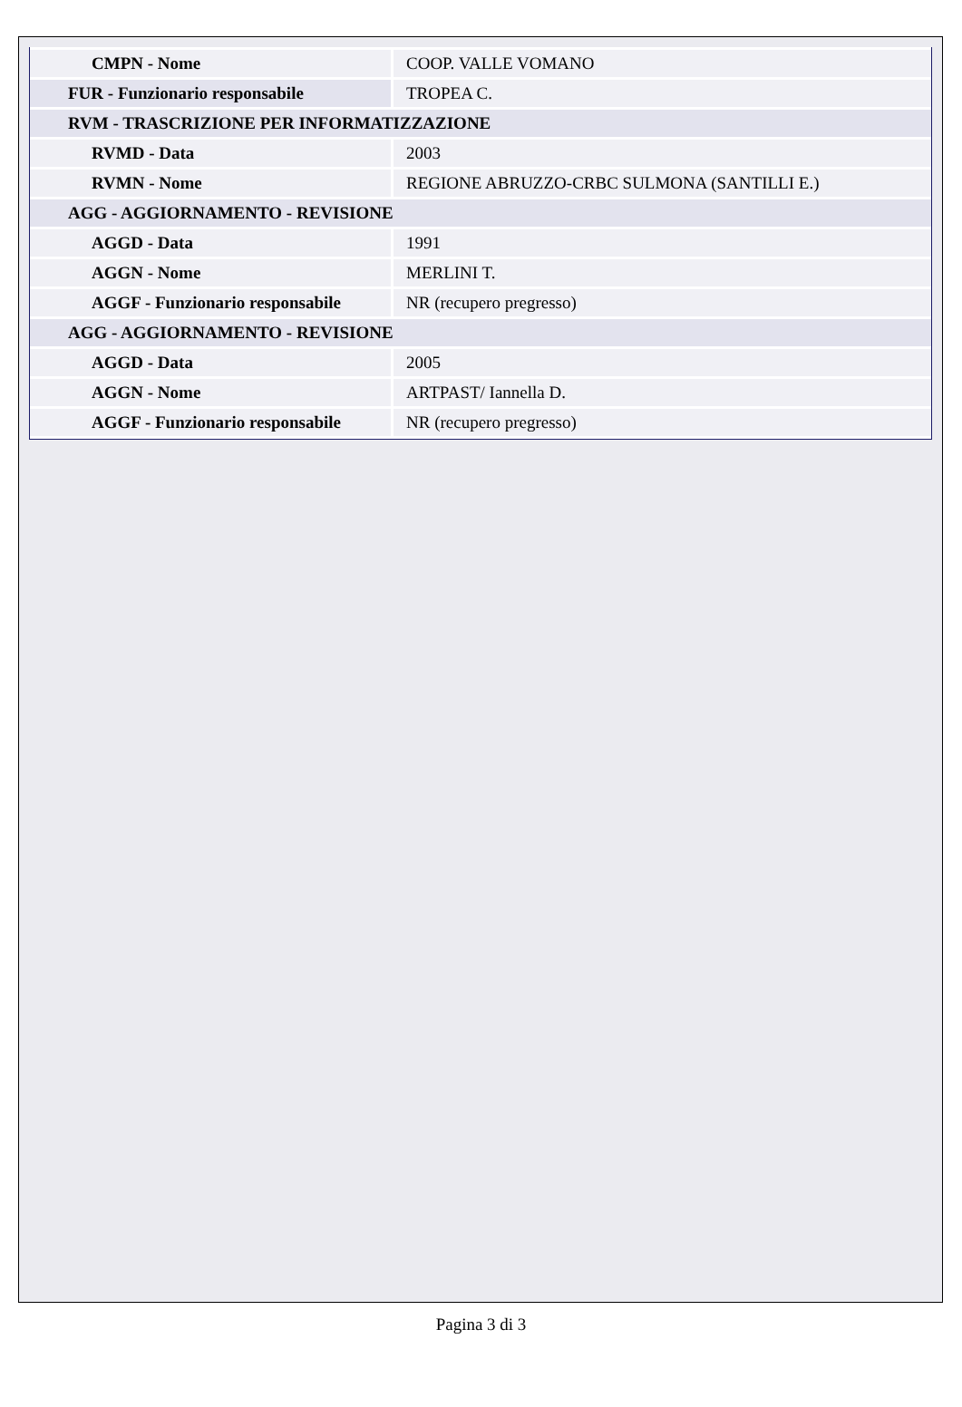| CMPN - Nome | COOP. VALLE VOMANO |
| FUR - Funzionario responsabile | TROPEA C. |
| RVM - TRASCRIZIONE PER INFORMATIZZAZIONE | |
| RVMD - Data | 2003 |
| RVMN - Nome | REGIONE ABRUZZO-CRBC SULMONA (SANTILLI E.) |
| AGG - AGGIORNAMENTO - REVISIONE | |
| AGGD - Data | 1991 |
| AGGN - Nome | MERLINI T. |
| AGGF - Funzionario responsabile | NR (recupero pregresso) |
| AGG - AGGIORNAMENTO - REVISIONE | |
| AGGD - Data | 2005 |
| AGGN - Nome | ARTPAST/ Iannella D. |
| AGGF - Funzionario responsabile | NR (recupero pregresso) |
Pagina 3 di 3